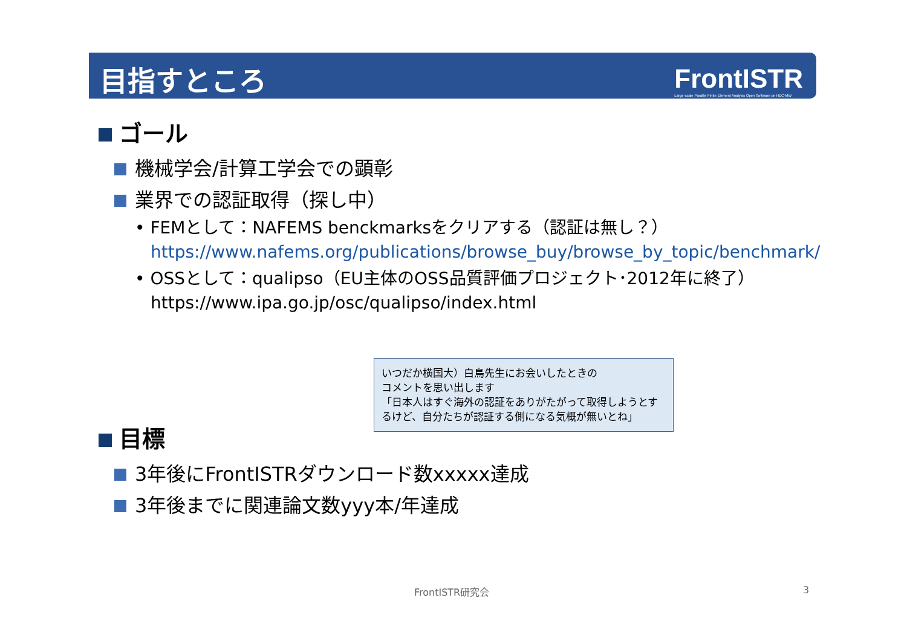目指すところ
FrontISTR
Large-scale Parallel Finite Element Analysis Open Software on HEC-MW
ゴール
機械学会/計算工学会での顕彰
業界での認証取得（探し中）
• FEMとして：NAFEMS benckmarksをクリアする（認証は無し？）
https://www.nafems.org/publications/browse_buy/browse_by_topic/benchmark/
• OSSとして：qualipso（EU主体のOSS品質評価プロジェクト･2012年に終了）
https://www.ipa.go.jp/osc/qualipso/index.html
目標
3年後にFrontISTRダウンロード数xxxxx達成
3年後までに関連論文数yyy本/年達成
いつだか横国大）白鳥先生にお会いしたときの
コメントを思い出します
「日本人はすぐ海外の認証をありがたがって取得しようとするけど、自分たちが認証する側になる気概が無いとね」
FrontISTR研究会 3